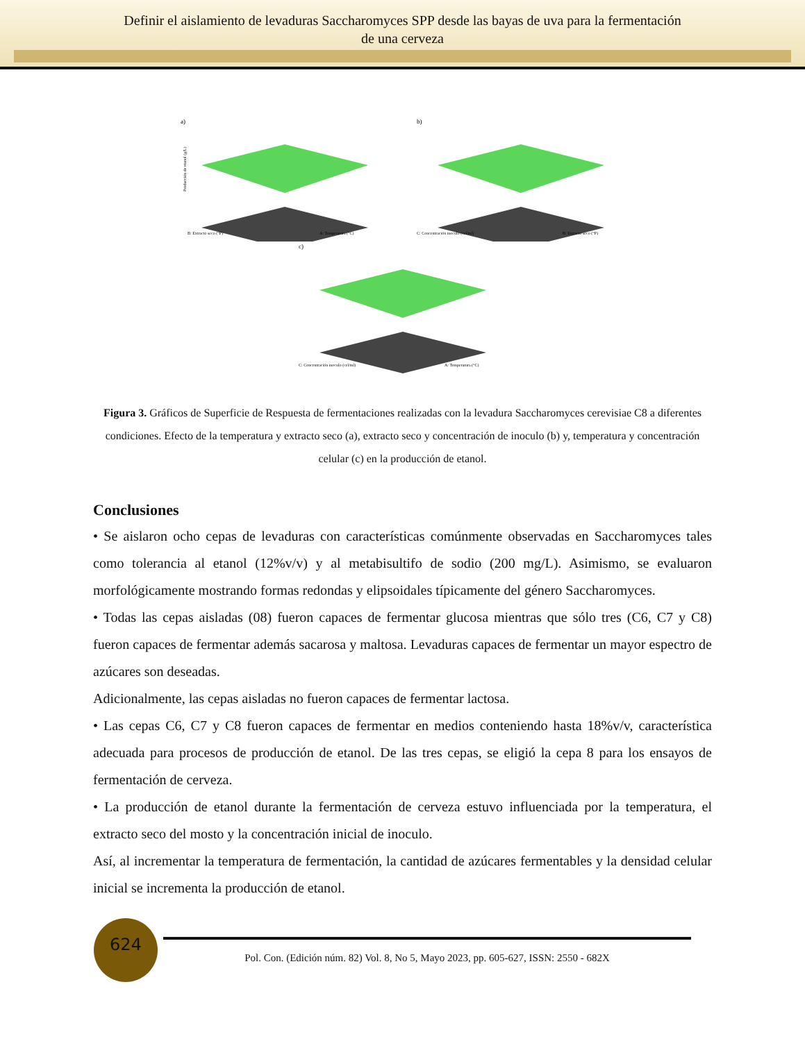Definir el aislamiento de levaduras Saccharomyces SPP desde las bayas de uva para la fermentación
de una cerveza
a)
B: Extracto seco (°P)
A: Temperatura (°C)
Producción de etanol (g/L)
b)
C: Concentración inoculo (cel/ml)
B: Extracto seco (°P)
c)
C: Concentración inoculo (cel/ml)
A: Temperatura (°C)
Figura 3. Gráficos de Superficie de Respuesta de fermentaciones realizadas con la levadura Saccharomyces cerevisiae C8 a diferentes condiciones. Efecto de la temperatura y extracto seco (a), extracto seco y concentración de inoculo (b) y, temperatura y concentración celular (c) en la producción de etanol.
Conclusiones
• Se aislaron ocho cepas de levaduras con características comúnmente observadas en Saccharomyces tales como tolerancia al etanol (12%v/v) y al metabisultifo de sodio (200 mg/L). Asimismo, se evaluaron morfológicamente mostrando formas redondas y elipsoidales típicamente del género Saccharomyces.
• Todas las cepas aisladas (08) fueron capaces de fermentar glucosa mientras que sólo tres (C6, C7 y C8) fueron capaces de fermentar además sacarosa y maltosa. Levaduras capaces de fermentar un mayor espectro de azúcares son deseadas.
Adicionalmente, las cepas aisladas no fueron capaces de fermentar lactosa.
• Las cepas C6, C7 y C8 fueron capaces de fermentar en medios conteniendo hasta 18%v/v, característica adecuada para procesos de producción de etanol. De las tres cepas, se eligió la cepa 8 para los ensayos de fermentación de cerveza.
• La producción de etanol durante la fermentación de cerveza estuvo influenciada por la temperatura, el extracto seco del mosto y la concentración inicial de inoculo.
Así, al incrementar la temperatura de fermentación, la cantidad de azúcares fermentables y la densidad celular inicial se incrementa la producción de etanol.
624
Pol. Con. (Edición núm. 82) Vol. 8, No 5, Mayo 2023, pp. 605-627, ISSN: 2550 - 682X